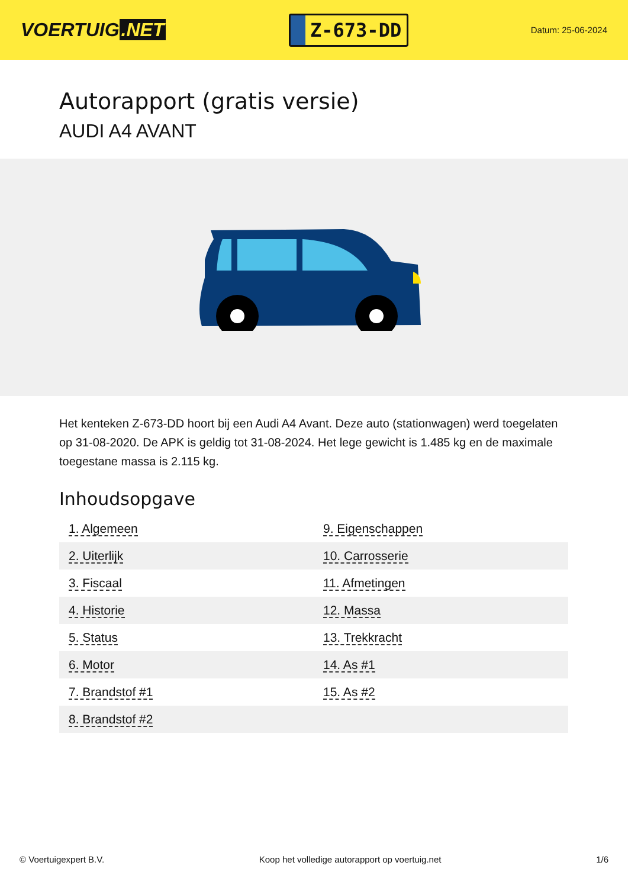VOERTUIG.NET
Z-673-DD
Datum: 25-06-2024
Autorapport (gratis versie)
AUDI A4 AVANT
Het kenteken Z-673-DD hoort bij een Audi A4 Avant. Deze auto (stationwagen) werd toegelaten op 31-08-2020. De APK is geldig tot 31-08-2024. Het lege gewicht is 1.485 kg en de maximale toegestane massa is 2.115 kg.
Inhoudsopgave
| 1. Algemeen | 9. Eigenschappen |
| 2. Uiterlijk | 10. Carrosserie |
| 3. Fiscaal | 11. Afmetingen |
| 4. Historie | 12. Massa |
| 5. Status | 13. Trekkracht |
| 6. Motor | 14. As #1 |
| 7. Brandstof #1 | 15. As #2 |
| 8. Brandstof #2 | |
© Voertuigexpert B.V. Koop het volledige autorapport op voertuig.net 1/6